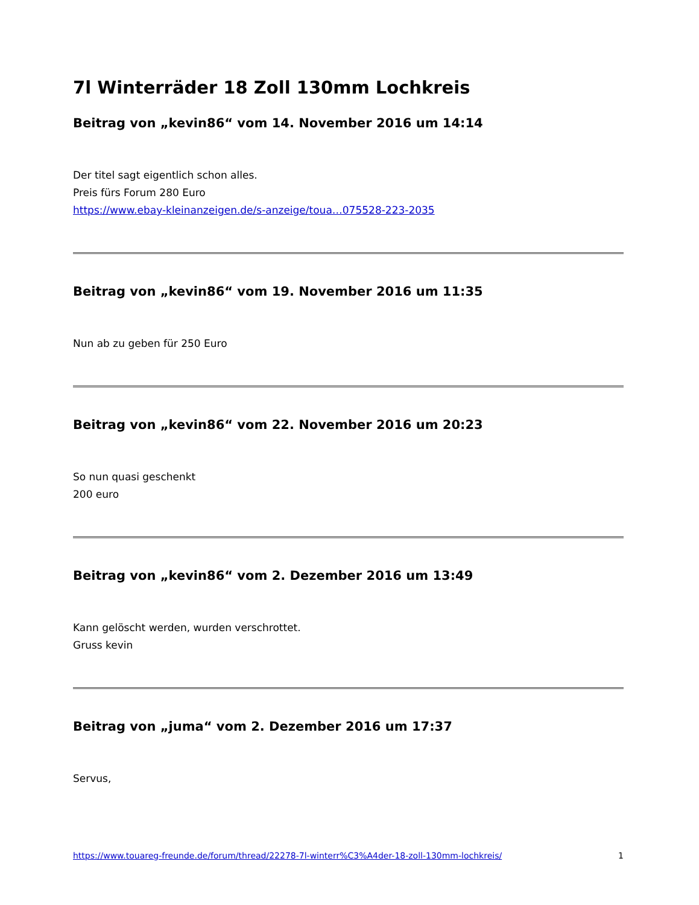7l Winterräder 18 Zoll 130mm Lochkreis
Beitrag von „kevin86“ vom 14. November 2016 um 14:14
Der titel sagt eigentlich schon alles.
Preis fürs Forum 280 Euro
https://www.ebay-kleinanzeigen.de/s-anzeige/toua…075528-223-2035
Beitrag von „kevin86“ vom 19. November 2016 um 11:35
Nun ab zu geben für 250 Euro
Beitrag von „kevin86“ vom 22. November 2016 um 20:23
So nun quasi geschenkt
200 euro
Beitrag von „kevin86“ vom 2. Dezember 2016 um 13:49
Kann gelöscht werden, wurden verschrottet.
Gruss kevin
Beitrag von „juma“ vom 2. Dezember 2016 um 17:37
Servus,
https://www.touareg-freunde.de/forum/thread/22278-7l-winterr%C3%A4der-18-zoll-130mm-lochkreis/ 1